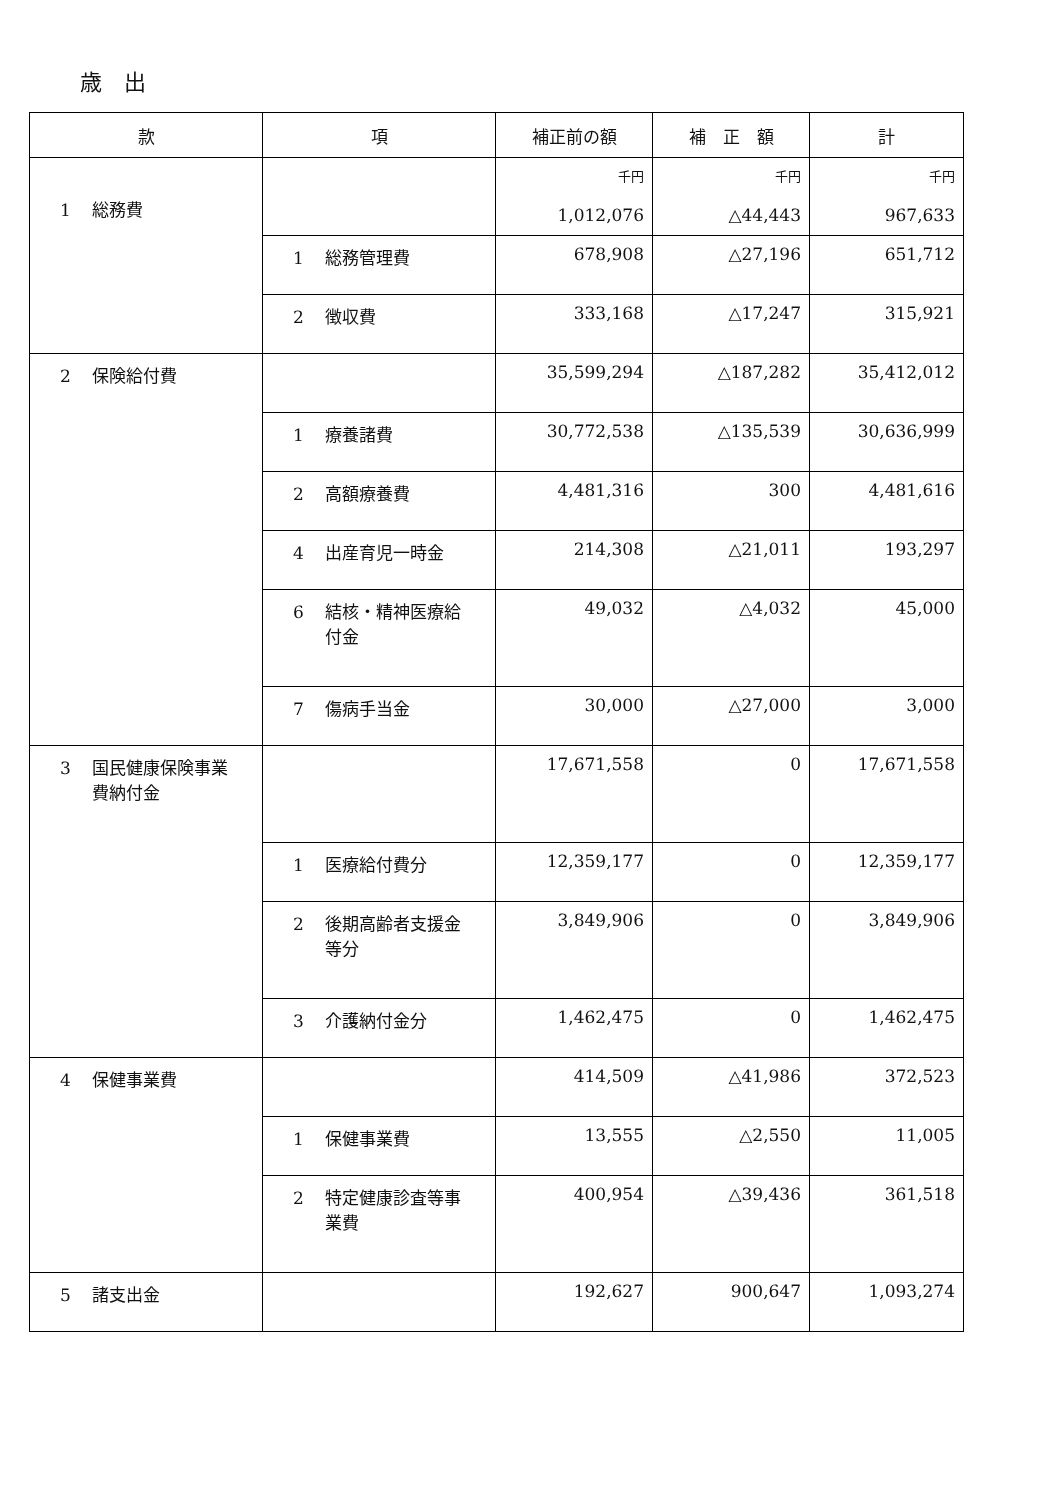歳　出
| 款 | 項 | 補正前の額 | 補 正 額 | 計 |
| --- | --- | --- | --- | --- |
| 1 総務費 | | 千円 1,012,076 | 千円 △44,443 | 千円 967,633 |
| | 1 総務管理費 | 678,908 | △27,196 | 651,712 |
| | 2 徴収費 | 333,168 | △17,247 | 315,921 |
| 2 保険給付費 | | 35,599,294 | △187,282 | 35,412,012 |
| | 1 療養諸費 | 30,772,538 | △135,539 | 30,636,999 |
| | 2 高額療養費 | 4,481,316 | 300 | 4,481,616 |
| | 4 出産育児一時金 | 214,308 | △21,011 | 193,297 |
| | 6 結核・精神医療給 付金 | 49,032 | △4,032 | 45,000 |
| | 7 傷病手当金 | 30,000 | △27,000 | 3,000 |
| 3 国民健康保険事業 費納付金 | | 17,671,558 | 0 | 17,671,558 |
| | 1 医療給付費分 | 12,359,177 | 0 | 12,359,177 |
| | 2 後期高齢者支援金 等分 | 3,849,906 | 0 | 3,849,906 |
| | 3 介護納付金分 | 1,462,475 | 0 | 1,462,475 |
| 4 保健事業費 | | 414,509 | △41,986 | 372,523 |
| | 1 保健事業費 | 13,555 | △2,550 | 11,005 |
| | 2 特定健康診査等事 業費 | 400,954 | △39,436 | 361,518 |
| 5 諸支出金 | | 192,627 | 900,647 | 1,093,274 |